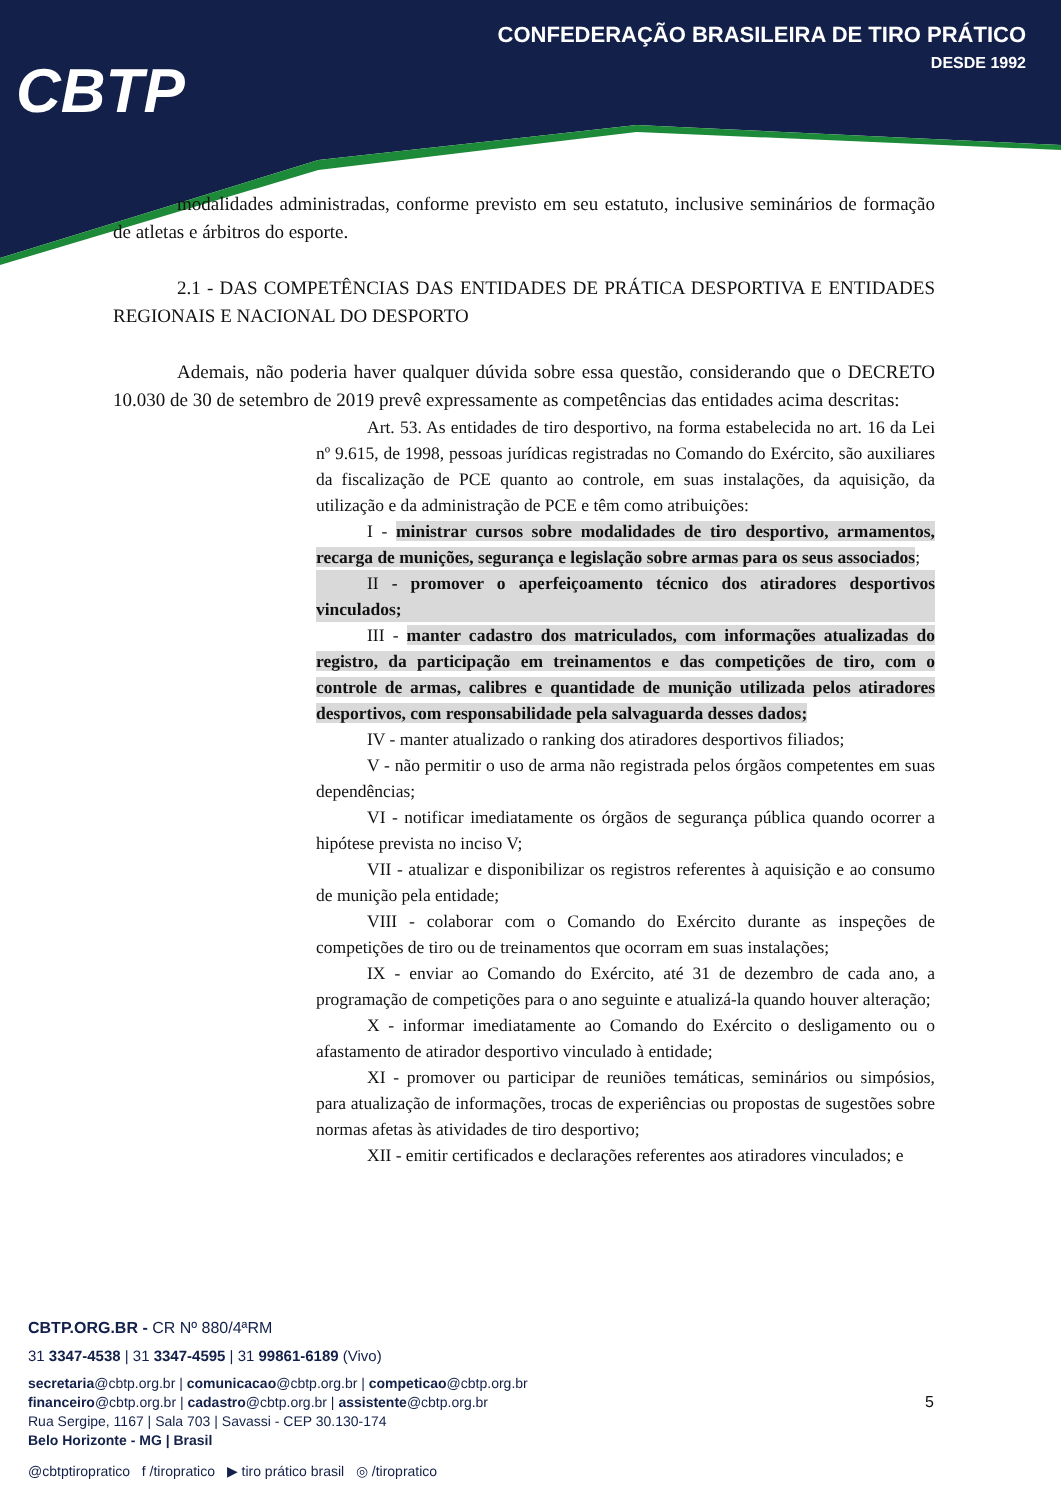CBTP
CONFEDERAÇÃO BRASILEIRA DE TIRO PRÁTICO
DESDE 1992
modalidades administradas, conforme previsto em seu estatuto, inclusive seminários de formação de atletas e árbitros do esporte.
2.1 - DAS COMPETÊNCIAS DAS ENTIDADES DE PRÁTICA DESPORTIVA E ENTIDADES REGIONAIS E NACIONAL DO DESPORTO
Ademais, não poderia haver qualquer dúvida sobre essa questão, considerando que o DECRETO 10.030 de 30 de setembro de 2019 prevê expressamente as competências das entidades acima descritas:
Art. 53. As entidades de tiro desportivo, na forma estabelecida no art. 16 da Lei nº 9.615, de 1998, pessoas jurídicas registradas no Comando do Exército, são auxiliares da fiscalização de PCE quanto ao controle, em suas instalações, da aquisição, da utilização e da administração de PCE e têm como atribuições:
I - ministrar cursos sobre modalidades de tiro desportivo, armamentos, recarga de munições, segurança e legislação sobre armas para os seus associados;
II - promover o aperfeiçoamento técnico dos atiradores desportivos vinculados;
III - manter cadastro dos matriculados, com informações atualizadas do registro, da participação em treinamentos e das competições de tiro, com o controle de armas, calibres e quantidade de munição utilizada pelos atiradores desportivos, com responsabilidade pela salvaguarda desses dados;
IV - manter atualizado o ranking dos atiradores desportivos filiados;
V - não permitir o uso de arma não registrada pelos órgãos competentes em suas dependências;
VI - notificar imediatamente os órgãos de segurança pública quando ocorrer a hipótese prevista no inciso V;
VII - atualizar e disponibilizar os registros referentes à aquisição e ao consumo de munição pela entidade;
VIII - colaborar com o Comando do Exército durante as inspeções de competições de tiro ou de treinamentos que ocorram em suas instalações;
IX - enviar ao Comando do Exército, até 31 de dezembro de cada ano, a programação de competições para o ano seguinte e atualizá-la quando houver alteração;
X - informar imediatamente ao Comando do Exército o desligamento ou o afastamento de atirador desportivo vinculado à entidade;
XI - promover ou participar de reuniões temáticas, seminários ou simpósios, para atualização de informações, trocas de experiências ou propostas de sugestões sobre normas afetas às atividades de tiro desportivo;
XII - emitir certificados e declarações referentes aos atiradores vinculados; e
CBTP.ORG.BR - CR Nº 880/4ªRM
31 3347-4538 | 31 3347-4595 | 31 99861-6189 (Vivo)
secretaria@cbtp.org.br | comunicacao@cbtp.org.br | competicao@cbtp.org.br
financeiro@cbtp.org.br | cadastro@cbtp.org.br | assistente@cbtp.org.br
Rua Sergipe, 1167 | Sala 703 | Savassi - CEP 30.130-174
Belo Horizonte - MG | Brasil
@cbtptiropratico f /tiropratico ▶ tiro prático brasil ◎ /tiropratico
5